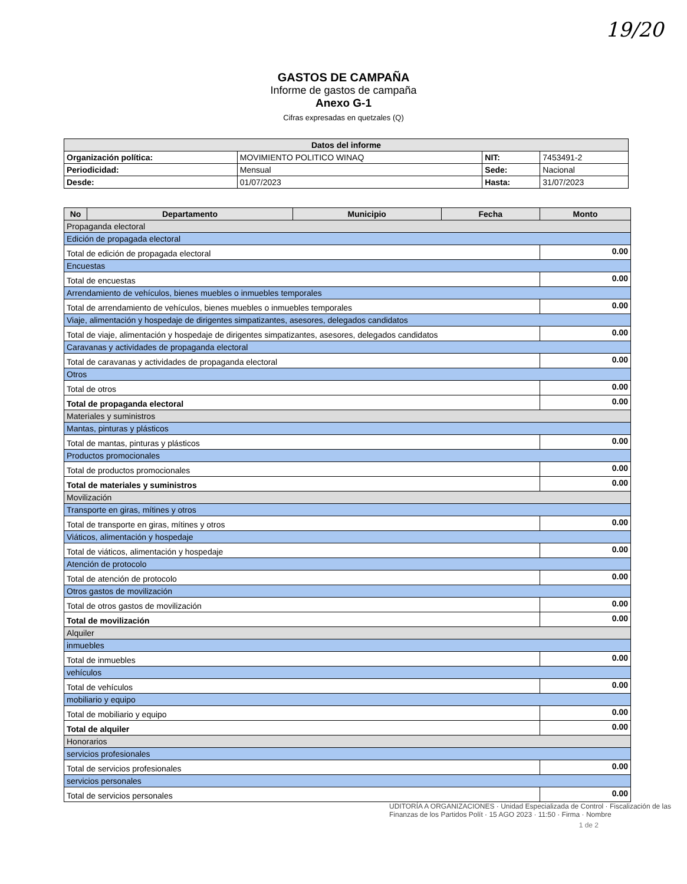19/20
GASTOS DE CAMPAÑA
Informe de gastos de campaña
Anexo G-1
Cifras expresadas en quetzales (Q)
| Datos del informe | | | |
| --- | --- | --- | --- |
| Organización política: | MOVIMIENTO POLITICO WINAQ | NIT: | 7453491-2 |
| Periodicidad: | Mensual | Sede: | Nacional |
| Desde: | 01/07/2023 | Hasta: | 31/07/2023 |
| No | Departamento | Municipio | Fecha | Monto |
| --- | --- | --- | --- | --- |
| Propaganda electoral | | | | |
| Edición de propagada electoral | | | | |
| Total de edición de propagada electoral | | | | 0.00 |
| Encuestas | | | | |
| Total de encuestas | | | | 0.00 |
| Arrendamiento de vehículos, bienes muebles o inmuebles temporales | | | | |
| Total de arrendamiento de vehículos, bienes muebles o inmuebles temporales | | | | 0.00 |
| Viaje, alimentación y hospedaje de dirigentes simpatizantes, asesores, delegados candidatos | | | | |
| Total de viaje, alimentación y hospedaje de dirigentes simpatizantes, asesores, delegados candidatos | | | | 0.00 |
| Caravanas y actividades de propaganda electoral | | | | |
| Total de caravanas y actividades de propaganda electoral | | | | 0.00 |
| Otros | | | | |
| Total de otros | | | | 0.00 |
| Total de propaganda electoral | | | | 0.00 |
| Materiales y suministros | | | | |
| Mantas, pinturas y plásticos | | | | |
| Total de mantas, pinturas y plásticos | | | | 0.00 |
| Productos promocionales | | | | |
| Total de productos promocionales | | | | 0.00 |
| Total de materiales y suministros | | | | 0.00 |
| Movilización | | | | |
| Transporte en giras, mítines y otros | | | | |
| Total de transporte en giras, mítines y otros | | | | 0.00 |
| Viáticos, alimentación y hospedaje | | | | |
| Total de viáticos, alimentación y hospedaje | | | | 0.00 |
| Atención de protocolo | | | | |
| Total de atención de protocolo | | | | 0.00 |
| Otros gastos de movilización | | | | |
| Total de otros gastos de movilización | | | | 0.00 |
| Total de movilización | | | | 0.00 |
| Alquiler | | | | |
| inmuebles | | | | |
| Total de inmuebles | | | | 0.00 |
| vehículos | | | | |
| Total de vehículos | | | | 0.00 |
| mobiliario y equipo | | | | |
| Total de mobiliario y equipo | | | | 0.00 |
| Total de alquiler | | | | 0.00 |
| Honorarios | | | | |
| servicios profesionales | | | | |
| Total de servicios profesionales | | | | 0.00 |
| servicios personales | | | | |
| Total de servicios personales | | | | 0.00 |
UDITORÍA A ORGANIZACIONES · Unidad Especializada de Control · Fiscalización de las Finanzas de los Partidos Polít · 15 AGO 2023 · 11:50 · Firma · Nombre
1 de 2